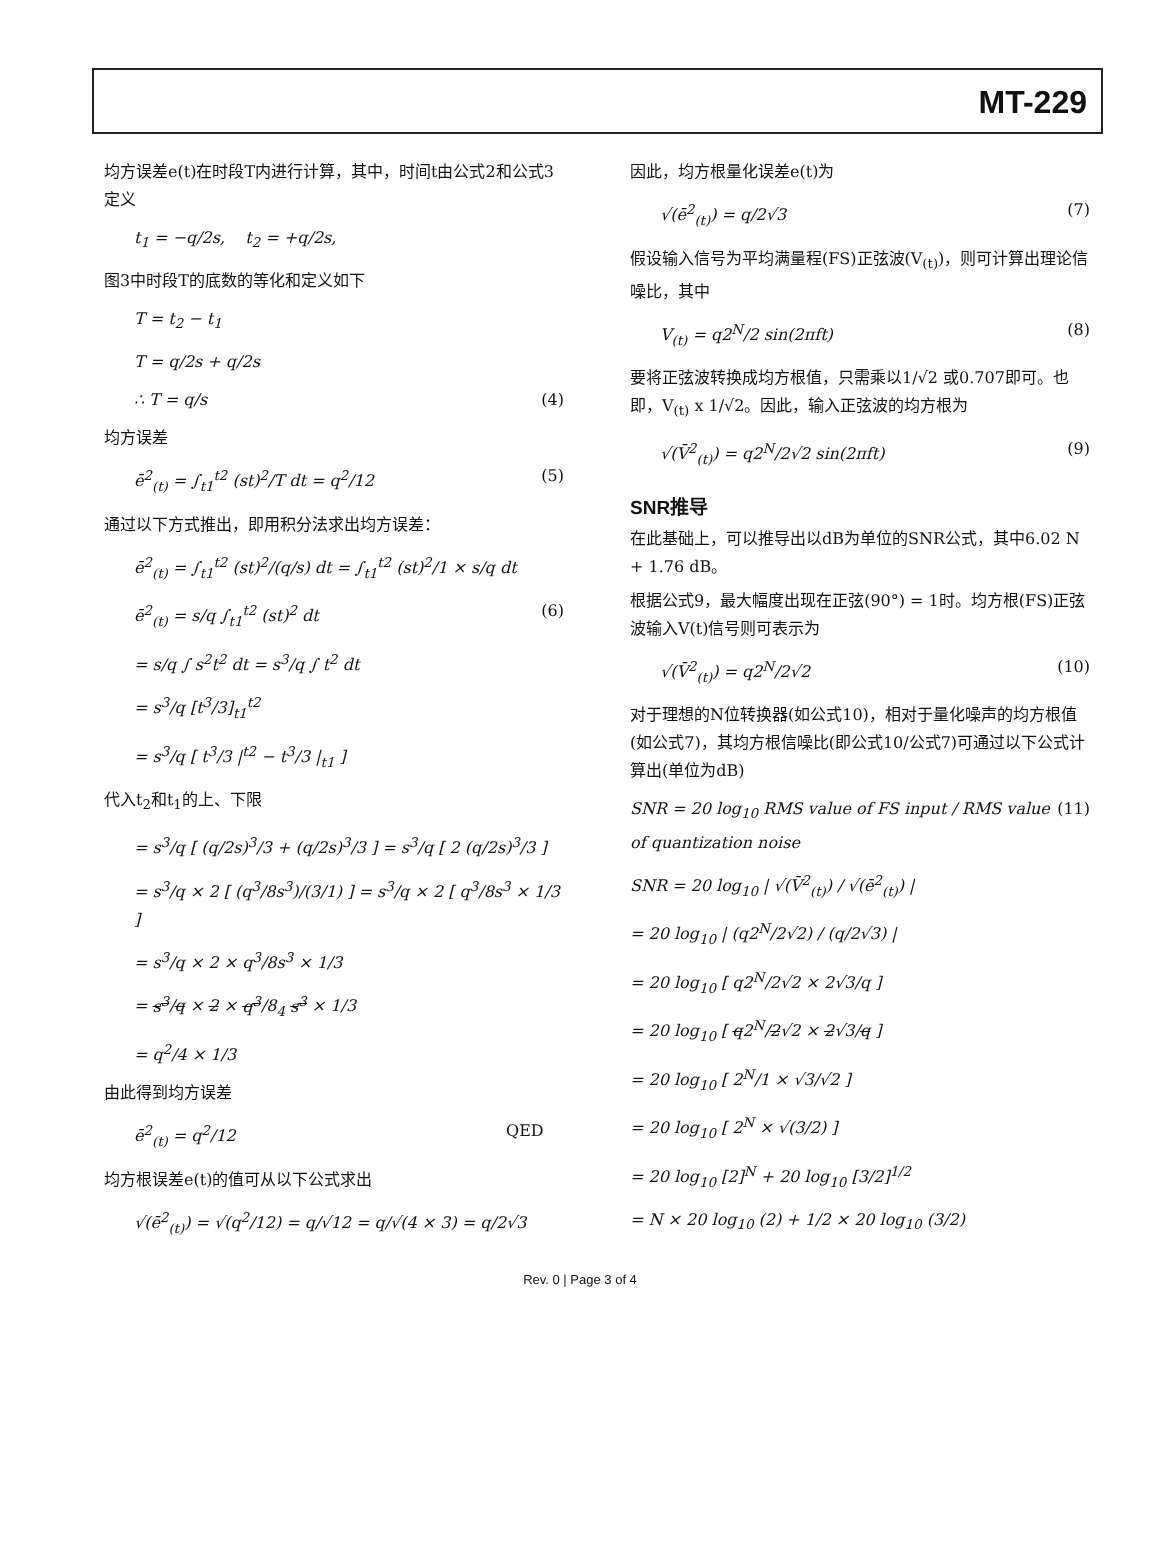MT-229
均方误差e(t)在时段T内进行计算，其中，时间t由公式2和公式3定义
t<sub>1</sub> = −q/2s, t<sub>2</sub> = +q/2s,
图3中时段T的底数的等化和定义如下
T = t<sub>2</sub> − t<sub>1</sub>
T = q/2s + q/2s
∴ T = q/s (4)
均方误差
ē<sup>2</sup><sub>(t)</sub> = ∫<sub>t1</sub><sup>t2</sup> (st)<sup>2</sup>/T dt = q<sup>2</sup>/12 (5)
通过以下方式推出，即用积分法求出均方误差：
ē<sup>2</sup><sub>(t)</sub> = ∫<sub>t1</sub><sup>t2</sup> (st)<sup>2</sup>/(q/s) dt = ∫<sub>t1</sub><sup>t2</sup> (st)<sup>2</sup>/1 × s/q dt
ē<sup>2</sup><sub>(t)</sub> = s/q ∫<sub>t1</sub><sup>t2</sup> (st)<sup>2</sup> dt (6)
= s/q ∫ s<sup>2</sup>t<sup>2</sup> dt = s<sup>3</sup>/q ∫ t<sup>2</sup> dt
= s<sup>3</sup>/q [t<sup>3</sup>/3]<sub>t1</sub><sup>t2</sup>
= s<sup>3</sup>/q [ t<sup>3</sup>/3 |<sup>t2</sup> − t<sup>3</sup>/3 |<sub>t1</sub> ]
代入t<sub>2</sub>和t<sub>1</sub>的上、下限
= s<sup>3</sup>/q [ (q/2s)<sup>3</sup>/3 + (q/2s)<sup>3</sup>/3 ] = s<sup>3</sup>/q [ 2 (q/2s)<sup>3</sup>/3 ]
= s<sup>3</sup>/q × 2 [ (q<sup>3</sup>/8s<sup>3</sup>)/(3/1) ] = s<sup>3</sup>/q × 2 [ q<sup>3</sup>/8s<sup>3</sup> × 1/3 ]
= s<sup>3</sup>/q × 2 × q<sup>3</sup>/8s<sup>3</sup> × 1/3
= s<sup>3</sup>/q × 2 × q<sup>3</sup>/8<sub>4</sub> s<sup>3</sup> × 1/3
= q<sup>2</sup>/4 × 1/3
由此得到均方误差
ē<sup>2</sup><sub>(t)</sub> = q<sup>2</sup>/12 QED
均方根误差e(t)的值可从以下公式求出
√(ē<sup>2</sup><sub>(t)</sub>) = √(q<sup>2</sup>/12) = q/√12 = q/√(4 × 3) = q/2√3
因此，均方根量化误差e(t)为
√(ē<sup>2</sup><sub>(t)</sub>) = q/2√3 (7)
假设输入信号为平均满量程(FS)正弦波(V<sub>(t)</sub>)，则可计算出理论信噪比，其中
V<sub>(t)</sub> = q2<sup>N</sup>/2 sin(2πft) (8)
要将正弦波转换成均方根值，只需乘以1/√2 或0.707即可。也即，V<sub>(t)</sub> x 1/√2。因此，输入正弦波的均方根为
√(V̄<sup>2</sup><sub>(t)</sub>) = q2<sup>N</sup>/2√2 sin(2πft) (9)
SNR推导
在此基础上，可以推导出以dB为单位的SNR公式，其中6.02 N + 1.76 dB。
根据公式9，最大幅度出现在正弦(90°) = 1时。均方根(FS)正弦波输入V(t)信号则可表示为
√(V̄<sup>2</sup><sub>(t)</sub>) = q2<sup>N</sup>/2√2 (10)
对于理想的N位转换器(如公式10)，相对于量化噪声的均方根值(如公式7)，其均方根信噪比(即公式10/公式7)可通过以下公式计算出(单位为dB)
SNR = 20 log<sub>10</sub> RMS value of FS input / RMS value of quantization noise (11)
SNR = 20 log<sub>10</sub> | √(V̄<sup>2</sup><sub>(t)</sub>) / √(ē<sup>2</sup><sub>(t)</sub>) |
= 20 log<sub>10</sub> | (q2<sup>N</sup>/2√2) / (q/2√3) |
= 20 log<sub>10</sub> [ q2<sup>N</sup>/2√2 × 2√3/q ]
= 20 log<sub>10</sub> [ q2<sup>N</sup>/2√2 × 2√3/q ]
= 20 log<sub>10</sub> [ 2<sup>N</sup>/1 × √3/√2 ]
= 20 log<sub>10</sub> [ 2<sup>N</sup> × √(3/2) ]
= 20 log<sub>10</sub> [2]<sup>N</sup> + 20 log<sub>10</sub> [3/2]<sup>1/2</sup>
= N × 20 log<sub>10</sub> (2) + 1/2 × 20 log<sub>10</sub> (3/2)
Rev. 0 | Page 3 of 4